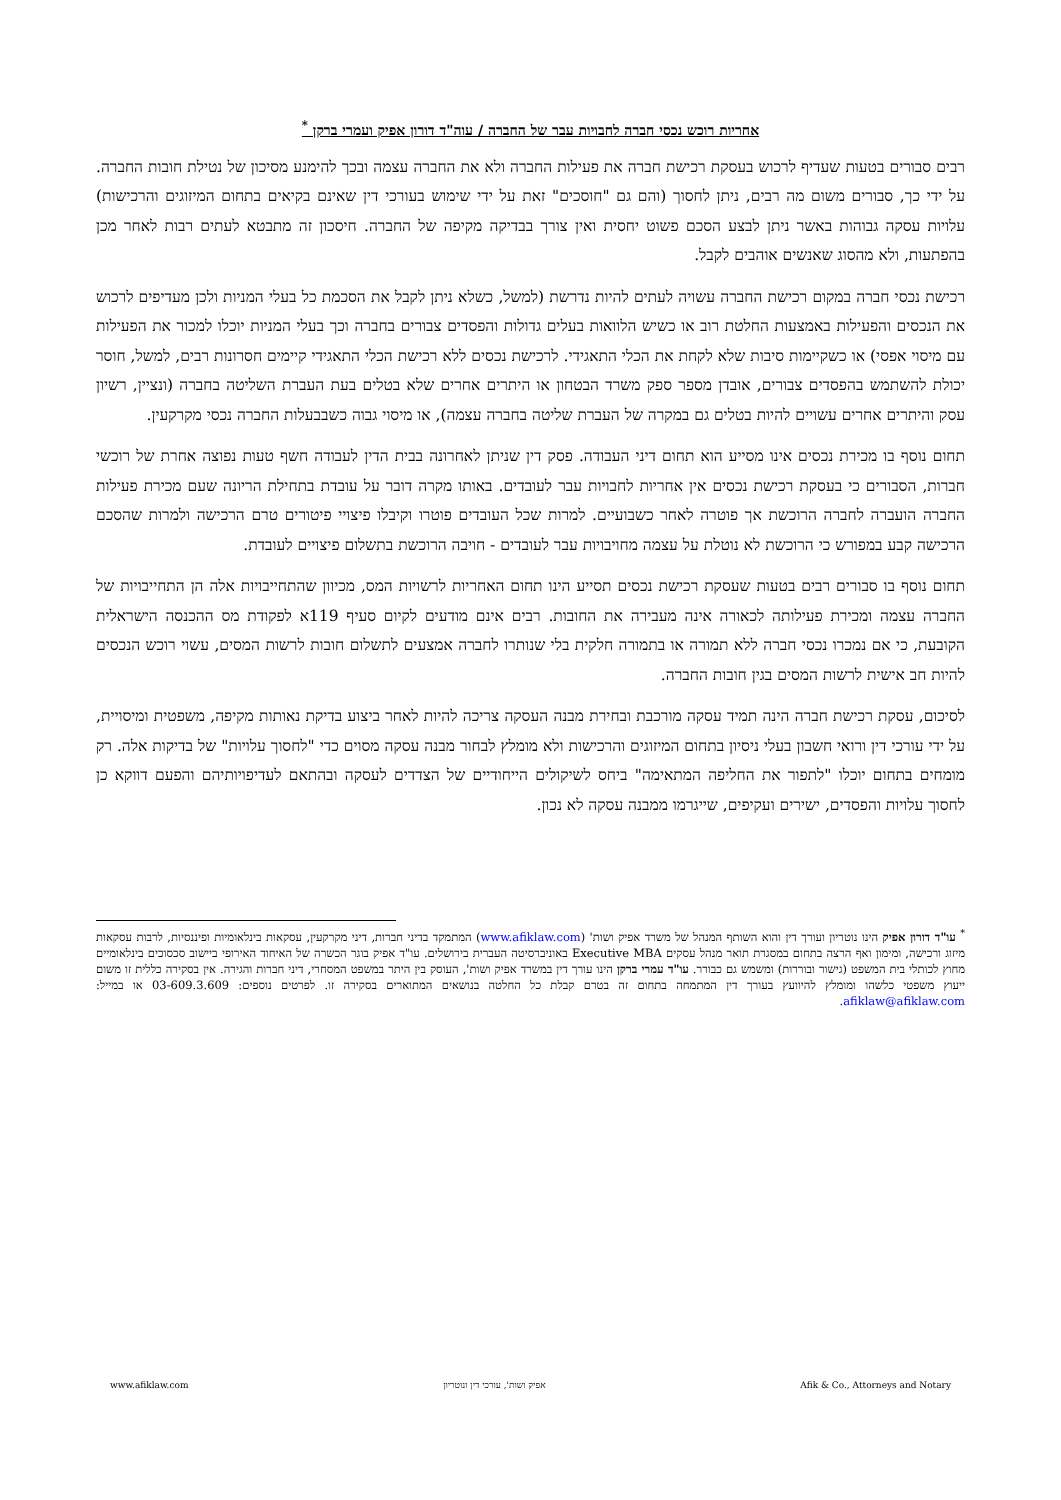אחריות רוכש נכסי חברה לחבויות עבר של החברה / עוה"ד דורון אפיק ועמרי ברקן <sup>*</sup>
רבים סבורים בטעות שעדיף לרכוש בעסקת רכישת חברה את פעילות החברה ולא את החברה עצמה ובכך להימנע מסיכון של נטילת חובות החברה. על ידי כך, סבורים משום מה רבים, ניתן לחסוך (והם גם "חוסכים" זאת על ידי שימוש בעורכי דין שאינם בקיאים בתחום המיזוגים והרכישות) עלויות עסקה גבוהות באשר ניתן לבצע הסכם פשוט יחסית ואין צורך בבדיקה מקיפה של החברה. חיסכון זה מתבטא לעתים רבות לאחר מכן בהפתעות, ולא מהסוג שאנשים אוהבים לקבל.
רכישת נכסי חברה במקום רכישת החברה עשויה לעתים להיות נדרשת (למשל, כשלא ניתן לקבל את הסכמת כל בעלי המניות ולכן מעדיפים לרכוש את הנכסים והפעילות באמצעות החלטת רוב או כשיש הלוואות בעלים גדולות והפסדים צבורים בחברה וכך בעלי המניות יוכלו למכור את הפעילות עם מיסוי אפסי) או כשקיימות סיבות שלא לקחת את הכלי התאגידי. לרכישת נכסים ללא רכישת הכלי התאגידי קיימים חסרונות רבים, למשל, חוסר יכולת להשתמש בהפסדים צבורים, אובדן מספר ספק משרד הבטחון או היתרים אחרים שלא בטלים בעת העברת השליטה בחברה (ונציין, רשיון עסק והיתרים אחרים עשויים להיות בטלים גם במקרה של העברת שליטה בחברה עצמה), או מיסוי גבוה כשבבעלות החברה נכסי מקרקעין.
תחום נוסף בו מכירת נכסים אינו מסייע הוא תחום דיני העבודה. פסק דין שניתן לאחרונה בבית הדין לעבודה חשף טעות נפוצה אחרת של רוכשי חברות, הסבורים כי בעסקת רכישת נכסים אין אחריות לחבויות עבר לעובדים. באותו מקרה דובר על עובדת בתחילת הריונה שעם מכירת פעילות החברה הועברה לחברה הרוכשת אך פוטרה לאחר כשבועיים. למרות שכל העובדים פוטרו וקיבלו פיצויי פיטורים טרם הרכישה ולמרות שהסכם הרכישה קבע במפורש כי הרוכשת לא נוטלת על עצמה מחויבויות עבר לעובדים - חויבה הרוכשת בתשלום פיצויים לעובדת.
תחום נוסף בו סבורים רבים בטעות שעסקת רכישת נכסים תסייע הינו תחום האחריות לרשויות המס, מכיוון שהתחייבויות אלה הן התחייבויות של החברה עצמה ומכירת פעילותה לכאורה אינה מעבירה את החובות. רבים אינם מודעים לקיום סעיף 119א לפקודת מס ההכנסה הישראלית הקובעת, כי אם נמכרו נכסי חברה ללא תמורה או בתמורה חלקית בלי שנותרו לחברה אמצעים לתשלום חובות לרשות המסים, עשוי רוכש הנכסים להיות חב אישית לרשות המסים בגין חובות החברה.
לסיכום, עסקת רכישת חברה הינה תמיד עסקה מורכבת ובחירת מבנה העסקה צריכה להיות לאחר ביצוע בדיקת נאותות מקיפה, משפטית ומיסויית, על ידי עורכי דין ורואי חשבון בעלי ניסיון בתחום המיזוגים והרכישות ולא מומלץ לבחור מבנה עסקה מסוים כדי "לחסוך עלויות" של בדיקות אלה. רק מומחים בתחום יוכלו "לתפור את החליפה המתאימה" ביחס לשיקולים הייחודיים של הצדדים לעסקה ובהתאם לעדיפויותיהם והפעם דווקא כן לחסוך עלויות והפסדים, ישירים ועקיפים, שייגרמו ממבנה עסקה לא נכון.
<sup>*</sup> עו"ד דורון אפיק הינו נוטריון ועורך דין והוא השותף המנהל של משרד אפיק ושות' (www.afiklaw.com) המתמקד בדיני חברות, דיני מקרקעין, עסקאות בינלאומיות ופיננסיות, לרבות עסקאות מיזוג ורכישה, ומימון ואף הרצה בתחום במסגרת תואר מנהל עסקים Executive MBA באוניברסיטה העברית בירושלים. עו"ד אפיק בוגר הכשרה של האיחוד האירופי ביישוב סכסוכים בינלאומיים מחוץ לכותלי בית המשפט (גישור ובוררות) ומשמש גם כבורר. עו"ד עמרי ברקן הינו עורך דין במשרד אפיק ושות', העוסק בין היתר במשפט המסחרי, דיני חברות והגירה. אין בסקירה כללית זו משום ייעוץ משפטי כלשהו ומומלץ להיוועץ בעורך דין המתמחה בתחום זה בטרם קבלת כל החלטה בנושאים המתוארים בסקירה זו. לפרטים נוספים: 03-609.3.609 או במייל: afiklaw@afiklaw.com.
www.afiklaw.com אפיק ושות', עורכי דין ונוטריון Afik & Co., Attorneys and Notary